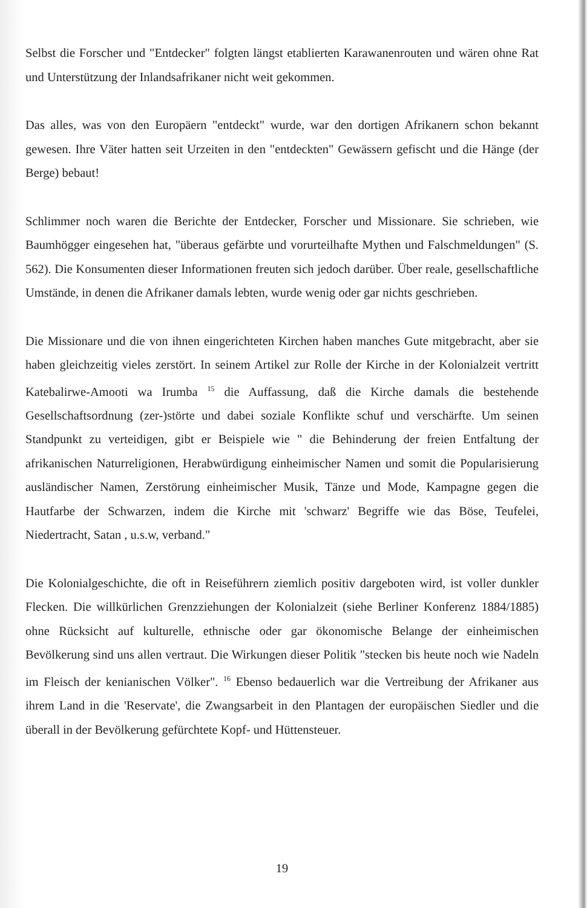Selbst die Forscher und "Entdecker" folgten längst etablierten Karawanenrouten und wären ohne Rat und Unterstützung der Inlandsafrikaner nicht weit gekommen.
Das alles, was von den Europäern "entdeckt" wurde, war den dortigen Afrikanern schon bekannt gewesen. Ihre Väter hatten seit Urzeiten in den "entdeckten" Gewässern gefischt und die Hänge (der Berge) bebaut!
Schlimmer noch waren die Berichte der Entdecker, Forscher und Missionare. Sie schrieben, wie Baumhögger eingesehen hat, "überaus gefärbte und vorurteilhafte Mythen und Falschmeldungen" (S. 562). Die Konsumenten dieser Informationen freuten sich jedoch darüber. Über reale, gesellschaftliche Umstände, in denen die Afrikaner damals lebten, wurde wenig oder gar nichts geschrieben.
Die Missionare und die von ihnen eingerichteten Kirchen haben manches Gute mitgebracht, aber sie haben gleichzeitig vieles zerstört. In seinem Artikel zur Rolle der Kirche in der Kolonialzeit vertritt Katebalirwe-Amooti wa Irumba <sup>15</sup> die Auffassung, daß die Kirche damals die bestehende Gesellschaftsordnung (zer-)störte und dabei soziale Konflikte schuf und verschärfte. Um seinen Standpunkt zu verteidigen, gibt er Beispiele wie " die Behinderung der freien Entfaltung der afrikanischen Naturreligionen, Herabwürdigung einheimischer Namen und somit die Popularisierung ausländischer Namen, Zerstörung einheimischer Musik, Tänze und Mode, Kampagne gegen die Hautfarbe der Schwarzen, indem die Kirche mit 'schwarz' Begriffe wie das Böse, Teufelei, Niedertracht, Satan , u.s.w, verband."
Die Kolonialgeschichte, die oft in Reiseführern ziemlich positiv dargeboten wird, ist voller dunkler Flecken. Die willkürlichen Grenzziehungen der Kolonialzeit (siehe Berliner Konferenz 1884/1885) ohne Rücksicht auf kulturelle, ethnische oder gar ökonomische Belange der einheimischen Bevölkerung sind uns allen vertraut. Die Wirkungen dieser Politik "stecken bis heute noch wie Nadeln im Fleisch der kenianischen Völker". <sup>16</sup> Ebenso bedauerlich war die Vertreibung der Afrikaner aus ihrem Land in die 'Reservate', die Zwangsarbeit in den Plantagen der europäischen Siedler und die überall in der Bevölkerung gefürchtete Kopf- und Hüttensteuer.
19